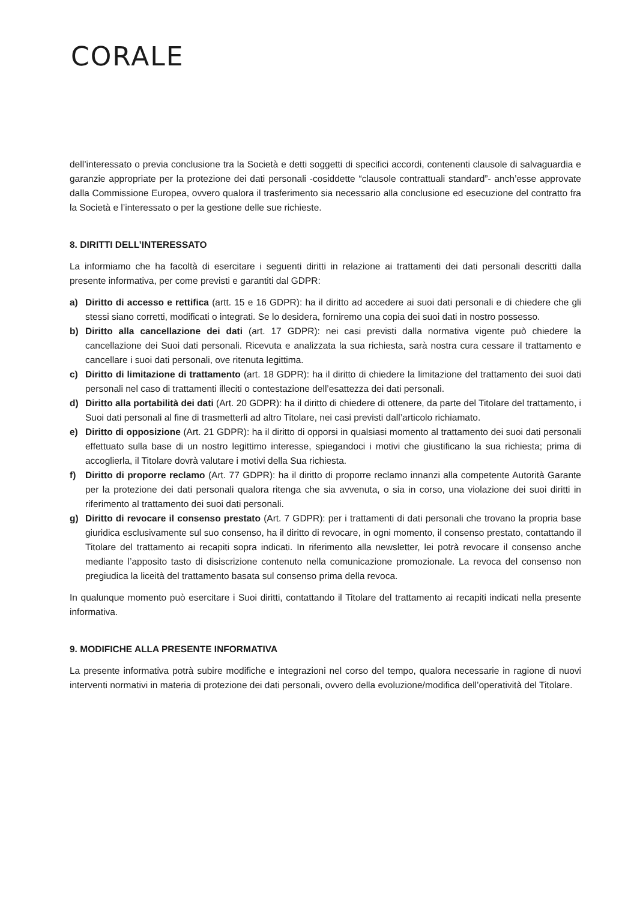CORALE
dell’interessato o previa conclusione tra la Società e detti soggetti di specifici accordi, contenenti clausole di salvaguardia e garanzie appropriate per la protezione dei dati personali -cosiddette “clausole contrattuali standard”- anch’esse approvate dalla Commissione Europea, ovvero qualora il trasferimento sia necessario alla conclusione ed esecuzione del contratto fra la Società e l’interessato o per la gestione delle sue richieste.
8. DIRITTI DELL’INTERESSATO
La informiamo che ha facoltà di esercitare i seguenti diritti in relazione ai trattamenti dei dati personali descritti dalla presente informativa, per come previsti e garantiti dal GDPR:
a) Diritto di accesso e rettifica (artt. 15 e 16 GDPR): ha il diritto ad accedere ai suoi dati personali e di chiedere che gli stessi siano corretti, modificati o integrati. Se lo desidera, forniremo una copia dei suoi dati in nostro possesso.
b) Diritto alla cancellazione dei dati (art. 17 GDPR): nei casi previsti dalla normativa vigente può chiedere la cancellazione dei Suoi dati personali. Ricevuta e analizzata la sua richiesta, sarà nostra cura cessare il trattamento e cancellare i suoi dati personali, ove ritenuta legittima.
c) Diritto di limitazione di trattamento (art. 18 GDPR): ha il diritto di chiedere la limitazione del trattamento dei suoi dati personali nel caso di trattamenti illeciti o contestazione dell’esattezza dei dati personali.
d) Diritto alla portabilità dei dati (Art. 20 GDPR): ha il diritto di chiedere di ottenere, da parte del Titolare del trattamento, i Suoi dati personali al fine di trasmetterli ad altro Titolare, nei casi previsti dall’articolo richiamato.
e) Diritto di opposizione (Art. 21 GDPR): ha il diritto di opporsi in qualsiasi momento al trattamento dei suoi dati personali effettuato sulla base di un nostro legittimo interesse, spiegandoci i motivi che giustificano la sua richiesta; prima di accoglierla, il Titolare dovrà valutare i motivi della Sua richiesta.
f) Diritto di proporre reclamo (Art. 77 GDPR): ha il diritto di proporre reclamo innanzi alla competente Autorità Garante per la protezione dei dati personali qualora ritenga che sia avvenuta, o sia in corso, una violazione dei suoi diritti in riferimento al trattamento dei suoi dati personali.
g) Diritto di revocare il consenso prestato (Art. 7 GDPR): per i trattamenti di dati personali che trovano la propria base giuridica esclusivamente sul suo consenso, ha il diritto di revocare, in ogni momento, il consenso prestato, contattando il Titolare del trattamento ai recapiti sopra indicati. In riferimento alla newsletter, lei potrà revocare il consenso anche mediante l’apposito tasto di disiscrizione contenuto nella comunicazione promozionale. La revoca del consenso non pregiudica la liceità del trattamento basata sul consenso prima della revoca.
In qualunque momento può esercitare i Suoi diritti, contattando il Titolare del trattamento ai recapiti indicati nella presente informativa.
9. MODIFICHE ALLA PRESENTE INFORMATIVA
La presente informativa potrà subire modifiche e integrazioni nel corso del tempo, qualora necessarie in ragione di nuovi interventi normativi in materia di protezione dei dati personali, ovvero della evoluzione/modifica dell’operatività del Titolare.